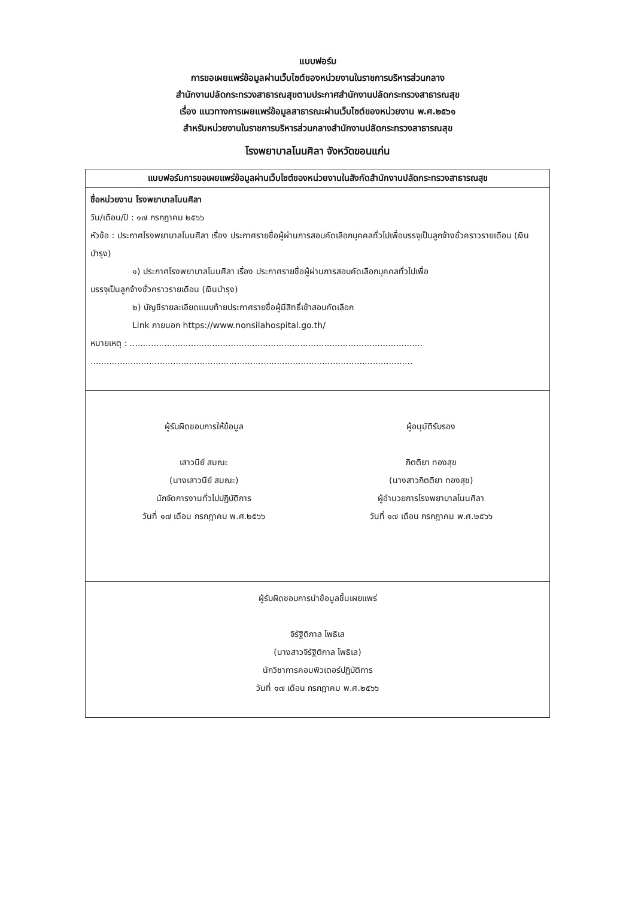แบบฟอร์ม
การขอเผยแพร่ข้อมูลผ่านเว็บไซต์ของหน่วยงานในราชการบริหารส่วนกลาง
สำนักงานปลัดกระทรวงสาธารณสุขตามประกาศสำนักงานปลัดกระทรวงสาธารณสุข
เรื่อง แนวทางการเผยแพร่ข้อมูลสาธารณะผ่านเว็บไซต์ของหน่วยงาน พ.ศ.๒๕๖๑
สำหรับหน่วยงานในราชการบริหารส่วนกลางสำนักงานปลัดกระทรวงสาธารณสุข
โรงพยาบาลโนนศิลา จังหวัดขอนแก่น
| แบบฟอร์มการขอเผยแพร่ข้อมูลผ่านเว็บไซต์ของหน่วยงานในสังกัดสำนักงานปลัดกระทรวงสาธารณสุข |
| --- |
| ชื่อหน่วยงาน โรงพยาบาลโนนศิลา วัน/เดือน/ปี : ๑๗ กรกฎาคม ๒๕๖๖ หัวข้อ : ประกาศโรงพยาบาลโนนศิลา เรื่อง ประกาศรายชื่อผู้ผ่านการสอบคัดเลือกบุคคลทั่วไปเพื่อบรรจุเป็นลูกจ้างชั่วคราวรายเดือน (เงินบำรุง) ๑) ประกาศโรงพยาบาลโนนศิลา เรื่อง ประกาศรายชื่อผู้ผ่านการสอบคัดเลือกบุคคลทั่วไปเพื่อ บรรจุเป็นลูกจ้างชั่วคราวรายเดือน (เงินบำรุง) ๒) บัญชีรายละเอียดแนบท้ายประกาศรายชื่อผู้มีสิทธิ์เข้าสอบคัดเลือก Link ภายนอก https://www.nonsilahospital.go.th/ หมายเหตุ : .............................................................................................................. ......................................................................................................................... |
| ผู้รับผิดชอบการให้ข้อมูล เสาวนีย์ สมณะ (นางเสาวนีย์ สมณะ) นักจัดการงานทั่วไปปฏิบัติการ วันที่ ๑๗ เดือน กรกฎาคม พ.ศ.๒๕๖๖ ผู้อนุมัติรับรอง กิตติยา ทองสุข (นางสาวกิตติยา ทองสุข) ผู้อำนวยการโรงพยาบาลโนนศิลา วันที่ ๑๗ เดือน กรกฎาคม พ.ศ.๒๕๖๖ |
| ผู้รับผิดชอบการนำข้อมูลขึ้นเผยแพร่ จิรัฐิติกาล โพธิเล (นางสาวจิรัฐิติกาล โพธิเล) นักวิชาการคอมพิวเตอร์ปฏิบัติการ วันที่ ๑๗ เดือน กรกฎาคม พ.ศ.๒๕๖๖ |